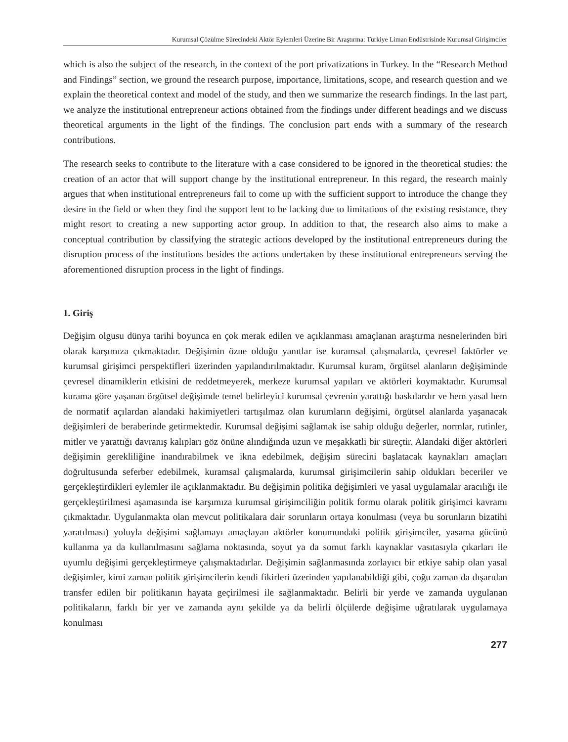Kurumsal Çözülme Sürecindeki Aktör Eylemleri Üzerine Bir Araştırma: Türkiye Liman Endüstrisinde Kurumsal Girişimciler
which is also the subject of the research, in the context of the port privatizations in Turkey. In the “Research Method and Findings” section, we ground the research purpose, importance, limitations, scope, and research question and we explain the theoretical context and model of the study, and then we summarize the research findings. In the last part, we analyze the institutional entrepreneur actions obtained from the findings under different headings and we discuss theoretical arguments in the light of the findings. The conclusion part ends with a summary of the research contributions.
The research seeks to contribute to the literature with a case considered to be ignored in the theoretical studies: the creation of an actor that will support change by the institutional entrepreneur. In this regard, the research mainly argues that when institutional entrepreneurs fail to come up with the sufficient support to introduce the change they desire in the field or when they find the support lent to be lacking due to limitations of the existing resistance, they might resort to creating a new supporting actor group. In addition to that, the research also aims to make a conceptual contribution by classifying the strategic actions developed by the institutional entrepreneurs during the disruption process of the institutions besides the actions undertaken by these institutional entrepreneurs serving the aforementioned disruption process in the light of findings.
1. Giriş
Değişim olgusu dünya tarihi boyunca en çok merak edilen ve açıklanması amaçlanan araştırma nesnelerinden biri olarak karşımıza çıkmaktadır. Değişimin özne olduğu yanıtlar ise kuramsal çalışmalarda, çevresel faktörler ve kurumsal girişimci perspektifleri üzerinden yapılandırılmaktadır. Kurumsal kuram, örgütsel alanların değişiminde çevresel dinamiklerin etkisini de reddetmeyerek, merkeze kurumsal yapıları ve aktörleri koymaktadır. Kurumsal kurama göre yaşanan örgütsel değişimde temel belirleyici kurumsal çevrenin yarattığı baskılardır ve hem yasal hem de normatif açılardan alandaki hakimiyetleri tartışılmaz olan kurumların değişimi, örgütsel alanlarda yaşanacak değişimleri de beraberinde getirmektedir. Kurumsal değişimi sağlamak ise sahip olduğu değerler, normlar, rutinler, mitler ve yarattığı davranış kalıpları göz önüne alındığında uzun ve meşakkatli bir süreçtir. Alandaki diğer aktörleri değişimin gerekliliğine inandırabilmek ve ikna edebilmek, değişim sürecini başlatacak kaynakları amaçları doğrultusunda seferber edebilmek, kuramsal çalışmalarda, kurumsal girişimcilerin sahip oldukları beceriler ve gerçekleştirdikleri eylemler ile açıklanmaktadır. Bu değişimin politika değişimleri ve yasal uygulamalar aracılığı ile gerçekleştirilmesi aşamasında ise karşımıza kurumsal girişimciliğin politik formu olarak politik girişimci kavramı çıkmaktadır. Uygulanmakta olan mevcut politikalara dair sorunların ortaya konulması (veya bu sorunların bizatihi yaratılması) yoluyla değişimi sağlamayı amaçlayan aktörler konumundaki politik girişimciler, yasama gücünü kullanma ya da kullanılmasını sağlama noktasında, soyut ya da somut farklı kaynaklar vasıtasıyla çıkarları ile uyumlu değişimi gerçekleştirmeye çalışmaktadırlar. Değişimin sağlanmasında zorlayıcı bir etkiye sahip olan yasal değişimler, kimi zaman politik girişimcilerin kendi fikirleri üzerinden yapılanabildiği gibi, çoğu zaman da dışarıdan transfer edilen bir politikanın hayata geçirilmesi ile sağlanmaktadır. Belirli bir yerde ve zamanda uygulanan politikaların, farklı bir yer ve zamanda aynı şekilde ya da belirli ölçülerde değişime uğratılarak uygulamaya konulması
277